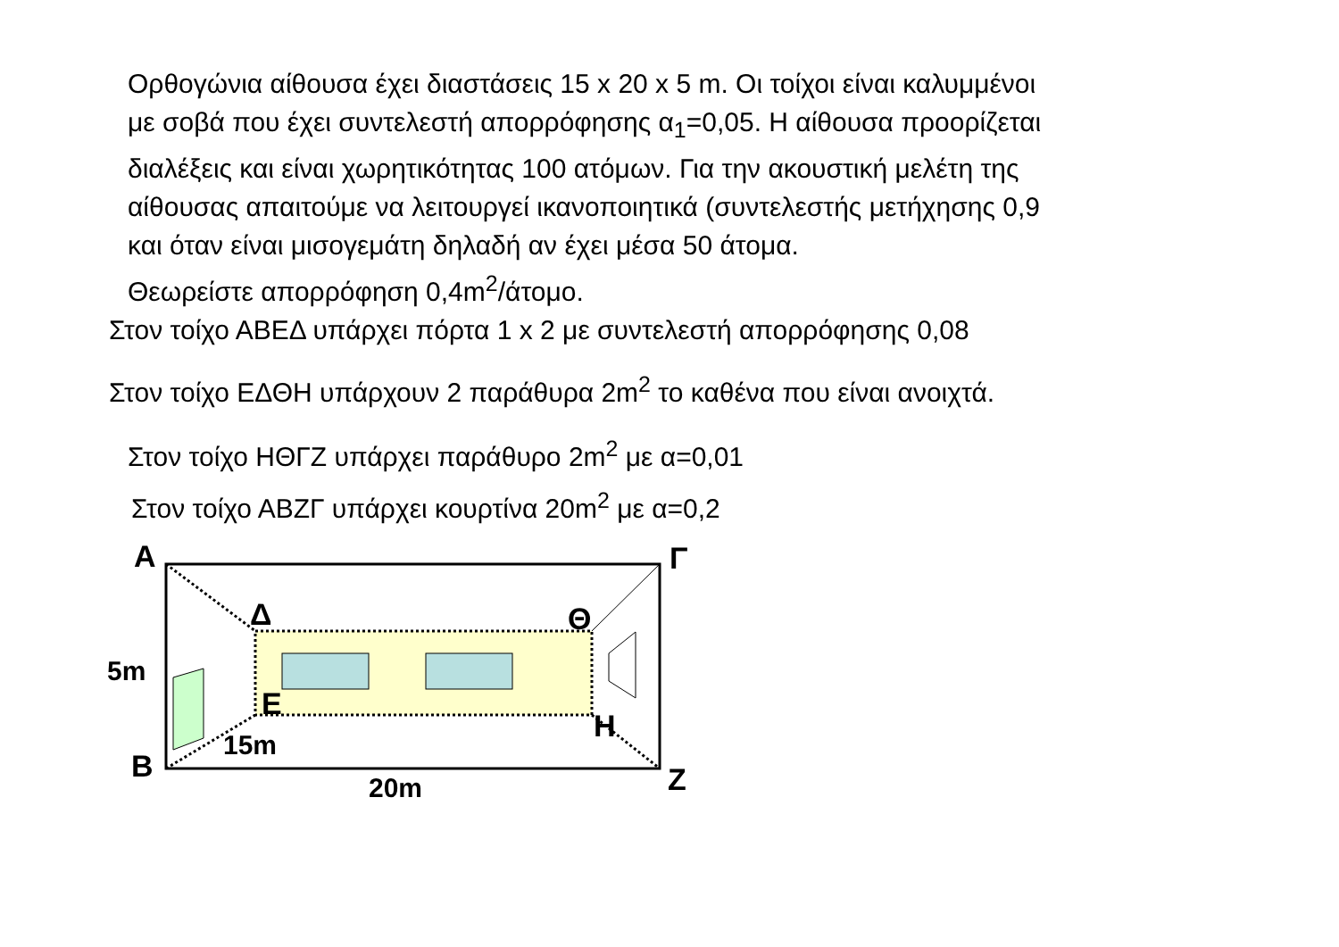Ορθογώνια αίθουσα έχει διαστάσεις 15 x 20 x 5 m. Οι τοίχοι είναι καλυμμένοι
με σοβά που έχει συντελεστή απορρόφησης α<sub>1</sub>=0,05. Η αίθουσα προορίζεται
διαλέξεις και είναι χωρητικότητας 100 ατόμων. Για την ακουστική μελέτη της
αίθουσας απαιτούμε να λειτουργεί ικανοποιητικά (συντελεστής μετήχησης 0,9
και όταν είναι μισογεμάτη δηλαδή αν έχει μέσα 50 άτομα.
Θεωρείστε απορρόφηση 0,4m<sup>2</sup>/άτομο.
Στον τοίχο ΑΒΕΔ υπάρχει πόρτα 1 x 2 με συντελεστή απορρόφησης 0,08
Στον τοίχο ΕΔΘΗ υπάρχουν 2 παράθυρα 2m<sup>2</sup> το καθένα που είναι ανοιχτά.
Στον τοίχο ΗΘΓΖ υπάρχει παράθυρο 2m<sup>2</sup> με α=0,01
Στον τοίχο ΑΒΖΓ υπάρχει κουρτίνα 20m<sup>2</sup> με α=0,2
Α
Γ
Δ
Θ
Ε
Η
Β
Ζ
5m
15m
20m